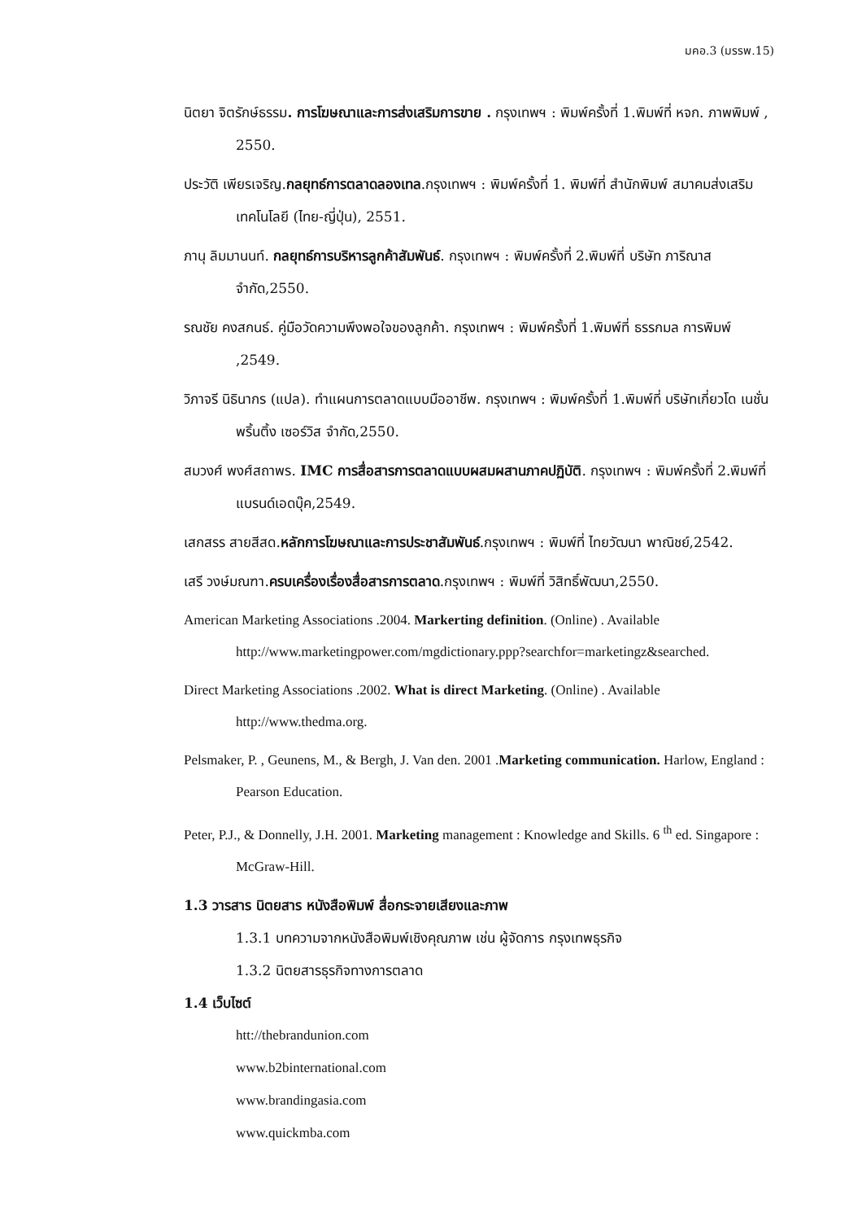มคอ.3 (มรรพ.15)
นิตยา จิตรักษ์ธรรม. การโฆษณาและการส่งเสริมการขาย . กรุงเทพฯ : พิมพ์ครั้งที่ 1.พิมพ์ที่ หจก. ภาพพิมพ์ , 2550.
ประวัติ เพียรเจริญ.กลยุทธ์การตลาดลองเทล.กรุงเทพฯ : พิมพ์ครั้งที่ 1. พิมพ์ที่ สำนักพิมพ์ สมาคมส่งเสริมเทคโนโลยี (ไทย-ญี่ปุ่น), 2551.
ภานุ ลิมมานนท์. กลยุทธ์การบริหารลูกค้าสัมพันธ์. กรุงเทพฯ : พิมพ์ครั้งที่ 2.พิมพ์ที่ บริษัท ภาริณาส จำกัด,2550.
รณชัย คงสกนธ์. คู่มือวัดความพึงพอใจของลูกค้า. กรุงเทพฯ : พิมพ์ครั้งที่ 1.พิมพ์ที่ ธรรกมล การพิมพ์ ,2549.
วิภาจรี นิธินากร (แปล). ทำแผนการตลาดแบบมืออาชีพ. กรุงเทพฯ : พิมพ์ครั้งที่ 1.พิมพ์ที่ บริษัทเกี่ยวโด เนชั่น พริ้นติ้ง เซอร์วิส จำกัด,2550.
สมวงศ์ พงศ์สถาพร. IMC การสื่อสารการตลาดแบบผสมผสานภาคปฏิบัติ. กรุงเทพฯ : พิมพ์ครั้งที่ 2.พิมพ์ที่ แบรนด์เอดบุ๊ค,2549.
เสกสรร สายสีสด.หลักการโฆษณาและการประชาสัมพันธ์.กรุงเทพฯ : พิมพ์ที่ ไทยวัฒนา พาณิชย์,2542.
เสรี วงษ์มณฑา.ครบเครื่องเรื่องสื่อสารการตลาด.กรุงเทพฯ : พิมพ์ที่ วิสิทธิ์พัฒนา,2550.
American Marketing Associations .2004. Markerting definition. (Online) . Available http://www.marketingpower.com/mgdictionary.ppp?searchfor=marketingz&searched.
Direct Marketing Associations .2002. What is direct Marketing. (Online) . Available http://www.thedma.org.
Pelsmaker, P. , Geunens, M., & Bergh, J. Van den. 2001 .Marketing communication. Harlow, England : Pearson Education.
Peter, P.J., & Donnelly, J.H. 2001. Marketing management : Knowledge and Skills. 6 <sup>th</sup> ed. Singapore : McGraw-Hill.
1.3 วารสาร นิตยสาร หนังสือพิมพ์ สื่อกระจายเสียงและภาพ
1.3.1 บทความจากหนังสือพิมพ์เชิงคุณภาพ เช่น ผู้จัดการ กรุงเทพธุรกิจ
1.3.2 นิตยสารธุรกิจทางการตลาด
1.4 เว็บไซต์
htt://thebrandunion.com
www.b2binternational.com
www.brandingasia.com
www.quickmba.com